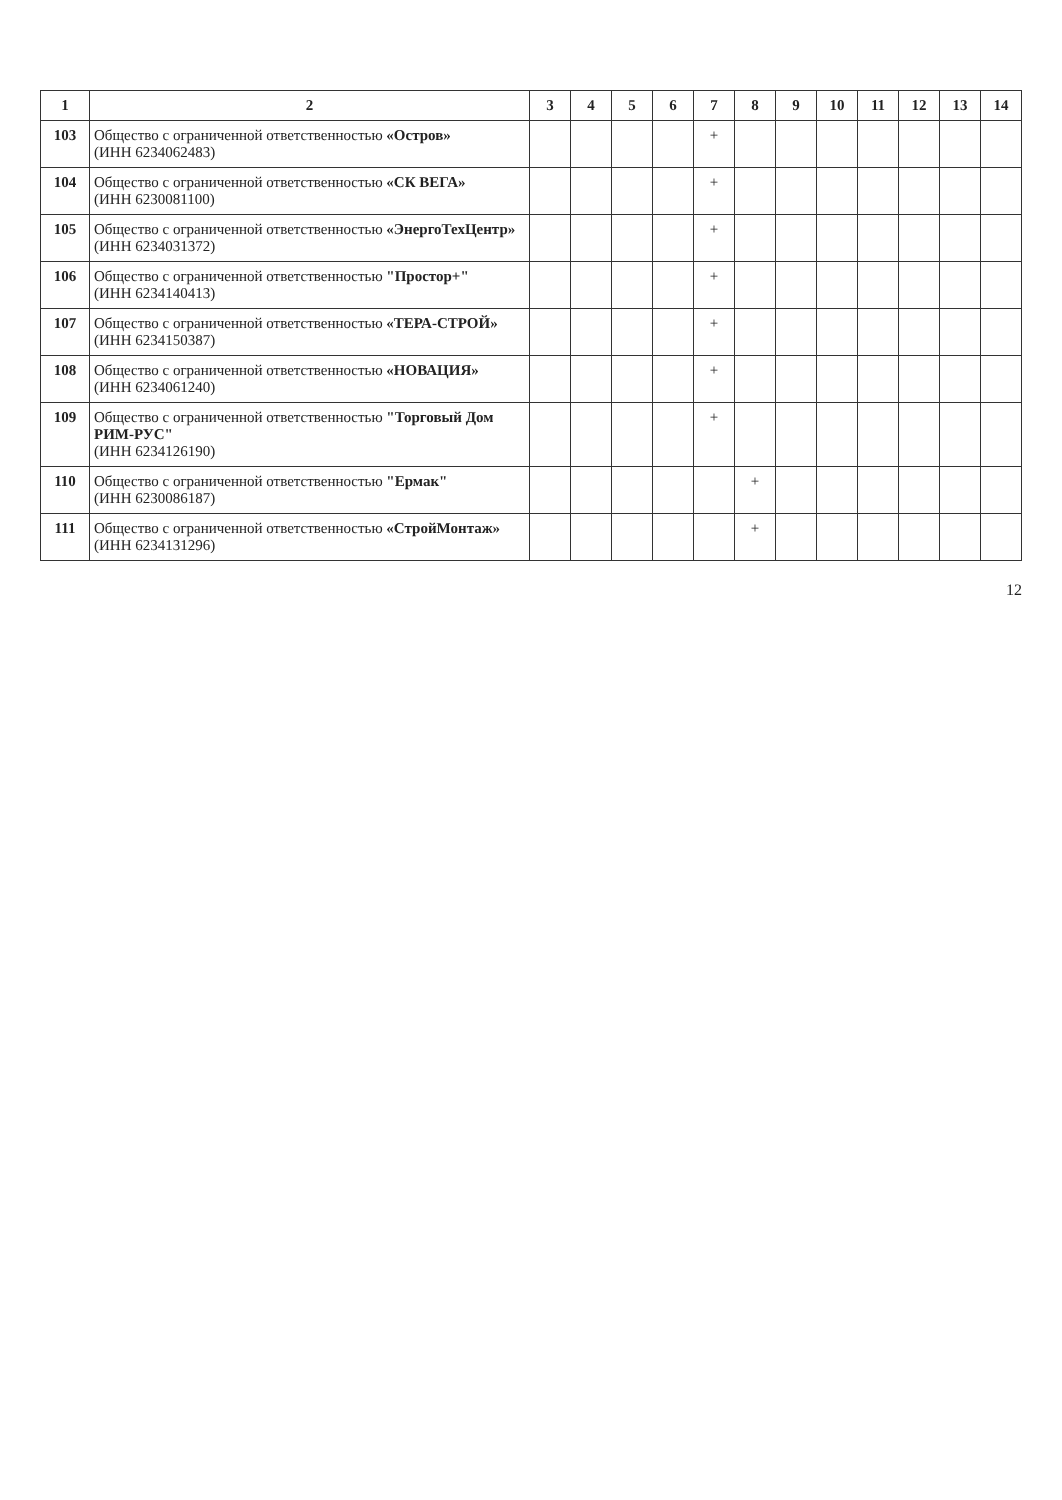| 1 | 2 | 3 | 4 | 5 | 6 | 7 | 8 | 9 | 10 | 11 | 12 | 13 | 14 |
| --- | --- | --- | --- | --- | --- | --- | --- | --- | --- | --- | --- | --- | --- |
| 103 | Общество с ограниченной ответственностью «Остров» (ИНН 6234062483) | | | | | + | | | | | | | |
| 104 | Общество с ограниченной ответственностью «СК ВЕГА» (ИНН 6230081100) | | | | | + | | | | | | | |
| 105 | Общество с ограниченной ответственностью «ЭнергоТехЦентр» (ИНН 6234031372) | | | | | + | | | | | | | |
| 106 | Общество с ограниченной ответственностью "Простор+" (ИНН 6234140413) | | | | | + | | | | | | | |
| 107 | Общество с ограниченной ответственностью «ТЕРА-СТРОЙ» (ИНН 6234150387) | | | | | + | | | | | | | |
| 108 | Общество с ограниченной ответственностью «НОВАЦИЯ» (ИНН 6234061240) | | | | | + | | | | | | | |
| 109 | Общество с ограниченной ответственностью "Торговый Дом РИМ-РУС" (ИНН 6234126190) | | | | | + | | | | | | | |
| 110 | Общество с ограниченной ответственностью "Ермак" (ИНН 6230086187) | | | | | | + | | | | | | |
| 111 | Общество с ограниченной ответственностью «СтройМонтаж» (ИНН 6234131296) | | | | | | + | | | | | | |
12